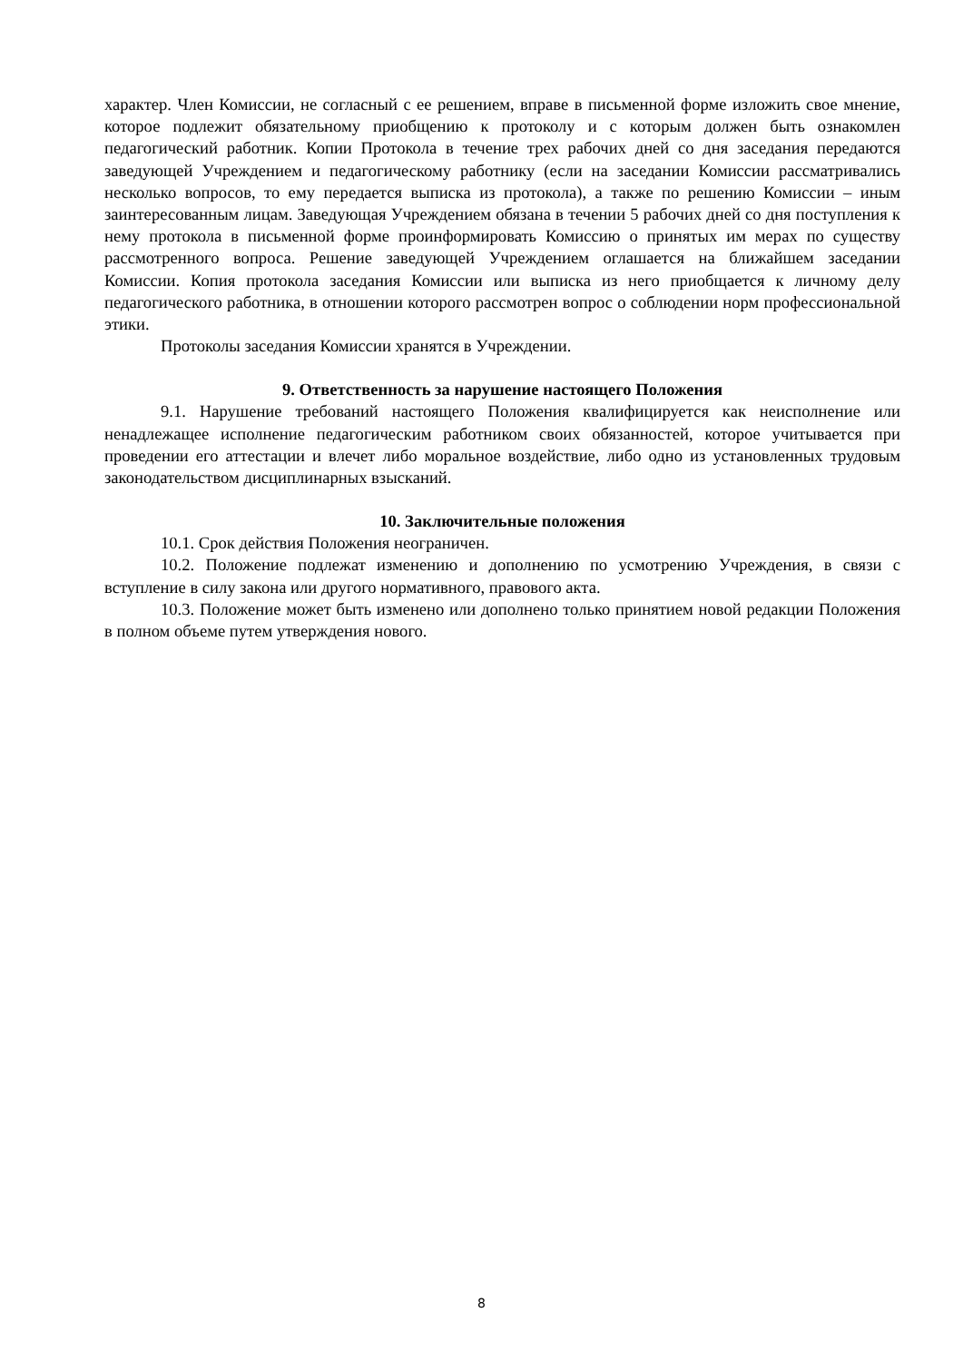характер. Член Комиссии, не согласный с ее решением, вправе в письменной форме изложить свое мнение, которое подлежит обязательному приобщению к протоколу и с которым должен быть ознакомлен педагогический работник. Копии Протокола в течение трех рабочих дней со дня заседания передаются заведующей Учреждением и педагогическому работнику (если на заседании Комиссии рассматривались несколько вопросов, то ему передается выписка из протокола), а также по решению Комиссии – иным заинтересованным лицам. Заведующая Учреждением обязана в течении 5 рабочих дней со дня поступления к нему протокола в письменной форме проинформировать Комиссию о принятых им мерах по существу рассмотренного вопроса. Решение заведующей Учреждением оглашается на ближайшем заседании Комиссии. Копия протокола заседания Комиссии или выписка из него приобщается к личному делу педагогического работника, в отношении которого рассмотрен вопрос о соблюдении норм профессиональной этики.
Протоколы заседания Комиссии хранятся в Учреждении.
9. Ответственность за нарушение настоящего Положения
9.1. Нарушение требований настоящего Положения квалифицируется как неисполнение или ненадлежащее исполнение педагогическим работником своих обязанностей, которое учитывается при проведении его аттестации и влечет либо моральное воздействие, либо одно из установленных трудовым законодательством дисциплинарных взысканий.
10. Заключительные положения
10.1. Срок действия Положения неограничен.
10.2. Положение подлежат изменению и дополнению по усмотрению Учреждения, в связи с вступление в силу закона или другого нормативного, правового акта.
10.3. Положение может быть изменено или дополнено только принятием новой редакции Положения в полном объеме путем утверждения нового.
8